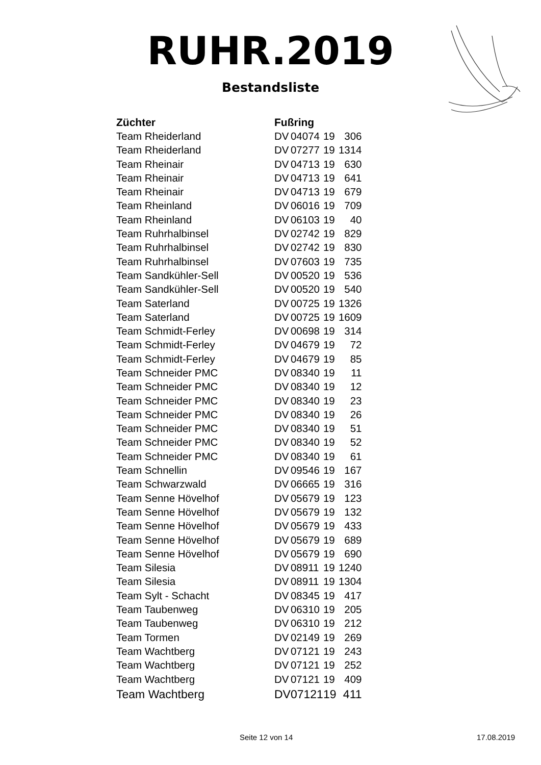RUHR.2019
Bestandsliste
| Züchter | Fußring | | | |
| --- | --- | --- | --- | --- |
| Team Rheiderland | DV | 04074 | 19 | 306 |
| Team Rheiderland | DV | 07277 | 19 | 1314 |
| Team Rheinair | DV | 04713 | 19 | 630 |
| Team Rheinair | DV | 04713 | 19 | 641 |
| Team Rheinair | DV | 04713 | 19 | 679 |
| Team Rheinland | DV | 06016 | 19 | 709 |
| Team Rheinland | DV | 06103 | 19 | 40 |
| Team Ruhrhalbinsel | DV | 02742 | 19 | 829 |
| Team Ruhrhalbinsel | DV | 02742 | 19 | 830 |
| Team Ruhrhalbinsel | DV | 07603 | 19 | 735 |
| Team Sandkühler-Sell | DV | 00520 | 19 | 536 |
| Team Sandkühler-Sell | DV | 00520 | 19 | 540 |
| Team Saterland | DV | 00725 | 19 | 1326 |
| Team Saterland | DV | 00725 | 19 | 1609 |
| Team Schmidt-Ferley | DV | 00698 | 19 | 314 |
| Team Schmidt-Ferley | DV | 04679 | 19 | 72 |
| Team Schmidt-Ferley | DV | 04679 | 19 | 85 |
| Team Schneider PMC | DV | 08340 | 19 | 11 |
| Team Schneider PMC | DV | 08340 | 19 | 12 |
| Team Schneider PMC | DV | 08340 | 19 | 23 |
| Team Schneider PMC | DV | 08340 | 19 | 26 |
| Team Schneider PMC | DV | 08340 | 19 | 51 |
| Team Schneider PMC | DV | 08340 | 19 | 52 |
| Team Schneider PMC | DV | 08340 | 19 | 61 |
| Team Schnellin | DV | 09546 | 19 | 167 |
| Team Schwarzwald | DV | 06665 | 19 | 316 |
| Team Senne Hövelhof | DV | 05679 | 19 | 123 |
| Team Senne Hövelhof | DV | 05679 | 19 | 132 |
| Team Senne Hövelhof | DV | 05679 | 19 | 433 |
| Team Senne Hövelhof | DV | 05679 | 19 | 689 |
| Team Senne Hövelhof | DV | 05679 | 19 | 690 |
| Team Silesia | DV | 08911 | 19 | 1240 |
| Team Silesia | DV | 08911 | 19 | 1304 |
| Team Sylt - Schacht | DV | 08345 | 19 | 417 |
| Team Taubenweg | DV | 06310 | 19 | 205 |
| Team Taubenweg | DV | 06310 | 19 | 212 |
| Team Tormen | DV | 02149 | 19 | 269 |
| Team Wachtberg | DV | 07121 | 19 | 243 |
| Team Wachtberg | DV | 07121 | 19 | 252 |
| Team Wachtberg | DV | 07121 | 19 | 409 |
| Team Wachtberg | DV | 07121 | 19 | 411 |
Seite 12 von 14 17.08.2019